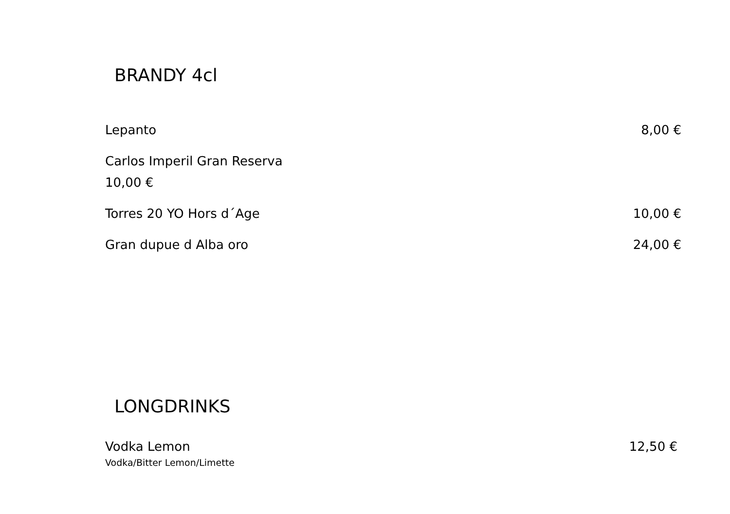BRANDY 4cl
Lepanto 8,00 €
Carlos Imperil Gran Reserva
10,00 €
Torres 20 YO Hors d´Age 10,00 €
Gran dupue d Alba oro 24,00 €
LONGDRINKS
Vodka Lemon 12,50 €
Vodka/Bitter Lemon/Limette